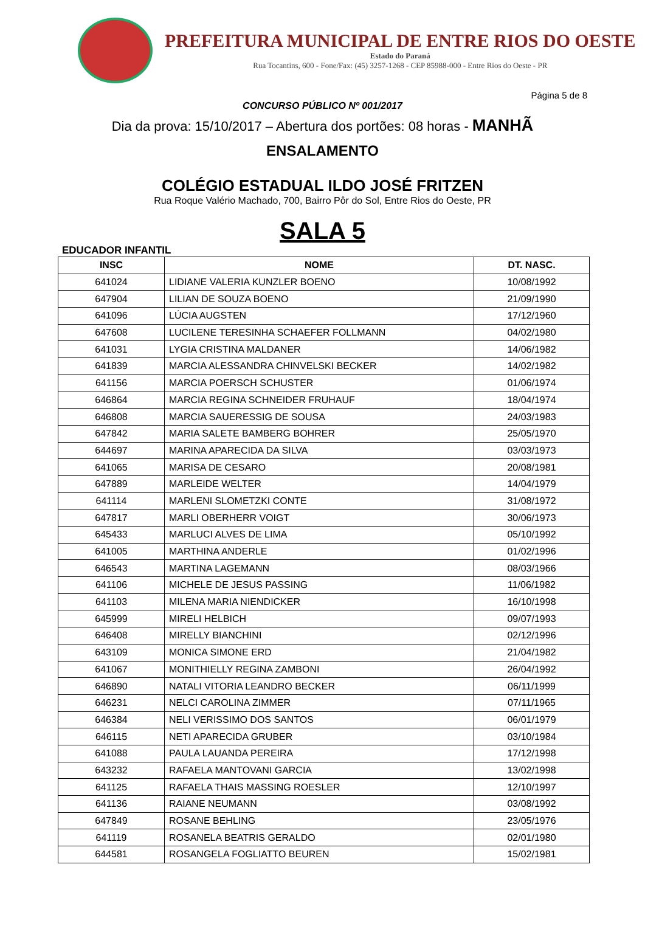PREFEITURA MUNICIPAL DE ENTRE RIOS DO OESTE
Estado do Paraná
Rua Tocantins, 600 - Fone/Fax: (45) 3257-1268 - CEP 85988-000 - Entre Rios do Oeste - PR
Página 5 de 8
CONCURSO PÚBLICO Nº 001/2017
Dia da prova: 15/10/2017 – Abertura dos portões: 08 horas - MANHÃ
ENSALAMENTO
COLÉGIO ESTADUAL ILDO JOSÉ FRITZEN
Rua Roque Valério Machado, 700, Bairro Pôr do Sol, Entre Rios do Oeste, PR
SALA 5
EDUCADOR INFANTIL
| INSC | NOME | DT. NASC. |
| --- | --- | --- |
| 641024 | LIDIANE VALERIA KUNZLER BOENO | 10/08/1992 |
| 647904 | LILIAN DE SOUZA BOENO | 21/09/1990 |
| 641096 | LÚCIA AUGSTEN | 17/12/1960 |
| 647608 | LUCILENE TERESINHA SCHAEFER FOLLMANN | 04/02/1980 |
| 641031 | LYGIA CRISTINA MALDANER | 14/06/1982 |
| 641839 | MARCIA ALESSANDRA CHINVELSKI BECKER | 14/02/1982 |
| 641156 | MARCIA POERSCH SCHUSTER | 01/06/1974 |
| 646864 | MARCIA REGINA SCHNEIDER FRUHAUF | 18/04/1974 |
| 646808 | MARCIA SAUERESSIG DE SOUSA | 24/03/1983 |
| 647842 | MARIA SALETE BAMBERG BOHRER | 25/05/1970 |
| 644697 | MARINA APARECIDA DA SILVA | 03/03/1973 |
| 641065 | MARISA DE CESARO | 20/08/1981 |
| 647889 | MARLEIDE WELTER | 14/04/1979 |
| 641114 | MARLENI SLOMETZKI CONTE | 31/08/1972 |
| 647817 | MARLI OBERHERR VOIGT | 30/06/1973 |
| 645433 | MARLUCI ALVES DE LIMA | 05/10/1992 |
| 641005 | MARTHINA ANDERLE | 01/02/1996 |
| 646543 | MARTINA LAGEMANN | 08/03/1966 |
| 641106 | MICHELE DE JESUS PASSING | 11/06/1982 |
| 641103 | MILENA MARIA NIENDICKER | 16/10/1998 |
| 645999 | MIRELI HELBICH | 09/07/1993 |
| 646408 | MIRELLY BIANCHINI | 02/12/1996 |
| 643109 | MONICA SIMONE ERD | 21/04/1982 |
| 641067 | MONITHIELLY REGINA ZAMBONI | 26/04/1992 |
| 646890 | NATALI VITORIA LEANDRO BECKER | 06/11/1999 |
| 646231 | NELCI CAROLINA ZIMMER | 07/11/1965 |
| 646384 | NELI VERISSIMO DOS SANTOS | 06/01/1979 |
| 646115 | NETI APARECIDA GRUBER | 03/10/1984 |
| 641088 | PAULA LAUANDA PEREIRA | 17/12/1998 |
| 643232 | RAFAELA MANTOVANI GARCIA | 13/02/1998 |
| 641125 | RAFAELA THAIS MASSING ROESLER | 12/10/1997 |
| 641136 | RAIANE NEUMANN | 03/08/1992 |
| 647849 | ROSANE BEHLING | 23/05/1976 |
| 641119 | ROSANELA BEATRIS GERALDO | 02/01/1980 |
| 644581 | ROSANGELA FOGLIATTO BEUREN | 15/02/1981 |